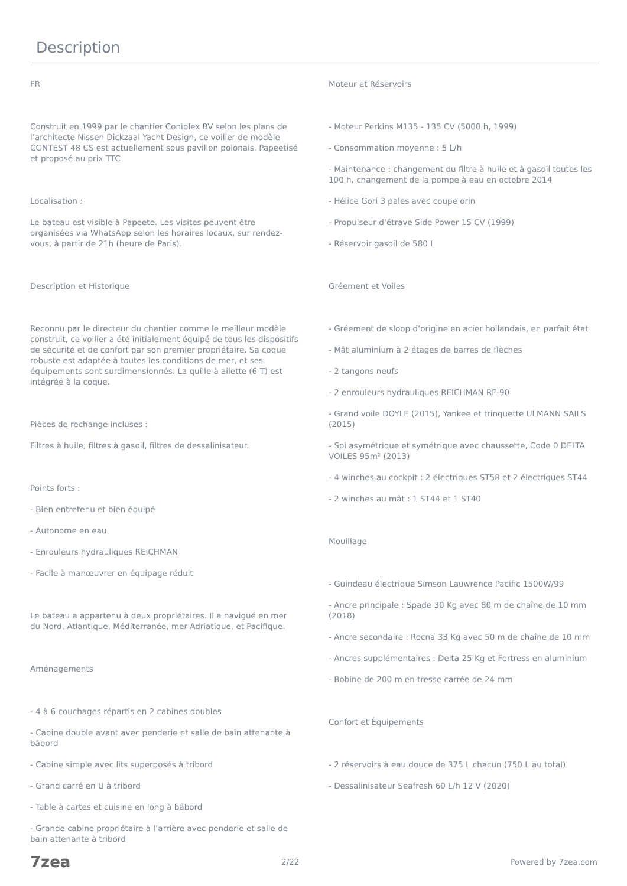Description
FR
Construit en 1999 par le chantier Coniplex BV selon les plans de l’architecte Nissen Dickzaal Yacht Design, ce voilier de modèle CONTEST 48 CS est actuellement sous pavillon polonais. Papeetisé et proposé au prix TTC
Localisation :
Le bateau est visible à Papeete. Les visites peuvent être organisées via WhatsApp selon les horaires locaux, sur rendez-vous, à partir de 21h (heure de Paris).
Description et Historique
Reconnu par le directeur du chantier comme le meilleur modèle construit, ce voilier a été initialement équipé de tous les dispositifs de sécurité et de confort par son premier propriétaire. Sa coque robuste est adaptée à toutes les conditions de mer, et ses équipements sont surdimensionnés. La quille à ailette (6 T) est intégrée à la coque.
Pièces de rechange incluses :
Filtres à huile, filtres à gasoil, filtres de dessalinisateur.
Points forts :
- Bien entretenu et bien équipé
- Autonome en eau
- Enrouleurs hydrauliques REICHMAN
- Facile à manœuvrer en équipage réduit
Le bateau a appartenu à deux propriétaires. Il a navigué en mer du Nord, Atlantique, Méditerranée, mer Adriatique, et Pacifique.
Aménagements
- 4 à 6 couchages répartis en 2 cabines doubles
- Cabine double avant avec penderie et salle de bain attenante à bâbord
- Cabine simple avec lits superposés à tribord
- Grand carré en U à tribord
- Table à cartes et cuisine en long à bâbord
- Grande cabine propriétaire à l’arrière avec penderie et salle de bain attenante à tribord
Moteur et Réservoirs
- Moteur Perkins M135 - 135 CV (5000 h, 1999)
- Consommation moyenne : 5 L/h
- Maintenance : changement du filtre à huile et à gasoil toutes les 100 h, changement de la pompe à eau en octobre 2014
- Hélice Gori 3 pales avec coupe orin
- Propulseur d’étrave Side Power 15 CV (1999)
- Réservoir gasoil de 580 L
Gréement et Voiles
- Gréement de sloop d’origine en acier hollandais, en parfait état
- Mât aluminium à 2 étages de barres de flèches
- 2 tangons neufs
- 2 enrouleurs hydrauliques REICHMAN RF-90
- Grand voile DOYLE (2015), Yankee et trinquette ULMANN SAILS (2015)
- Spi asymétrique et symétrique avec chaussette, Code 0 DELTA VOILES 95m² (2013)
- 4 winches au cockpit : 2 électriques ST58 et 2 électriques ST44
- 2 winches au mât : 1 ST44 et 1 ST40
Mouillage
- Guindeau électrique Simson Lauwrence Pacific 1500W/99
- Ancre principale : Spade 30 Kg avec 80 m de chaîne de 10 mm (2018)
- Ancre secondaire : Rocna 33 Kg avec 50 m de chaîne de 10 mm
- Ancres supplémentaires : Delta 25 Kg et Fortress en aluminium
- Bobine de 200 m en tresse carrée de 24 mm
Confort et Équipements
- 2 réservoirs à eau douce de 375 L chacun (750 L au total)
- Dessalinisateur Seafresh 60 L/h 12 V (2020)
7zea 2/22 Powered by 7zea.com